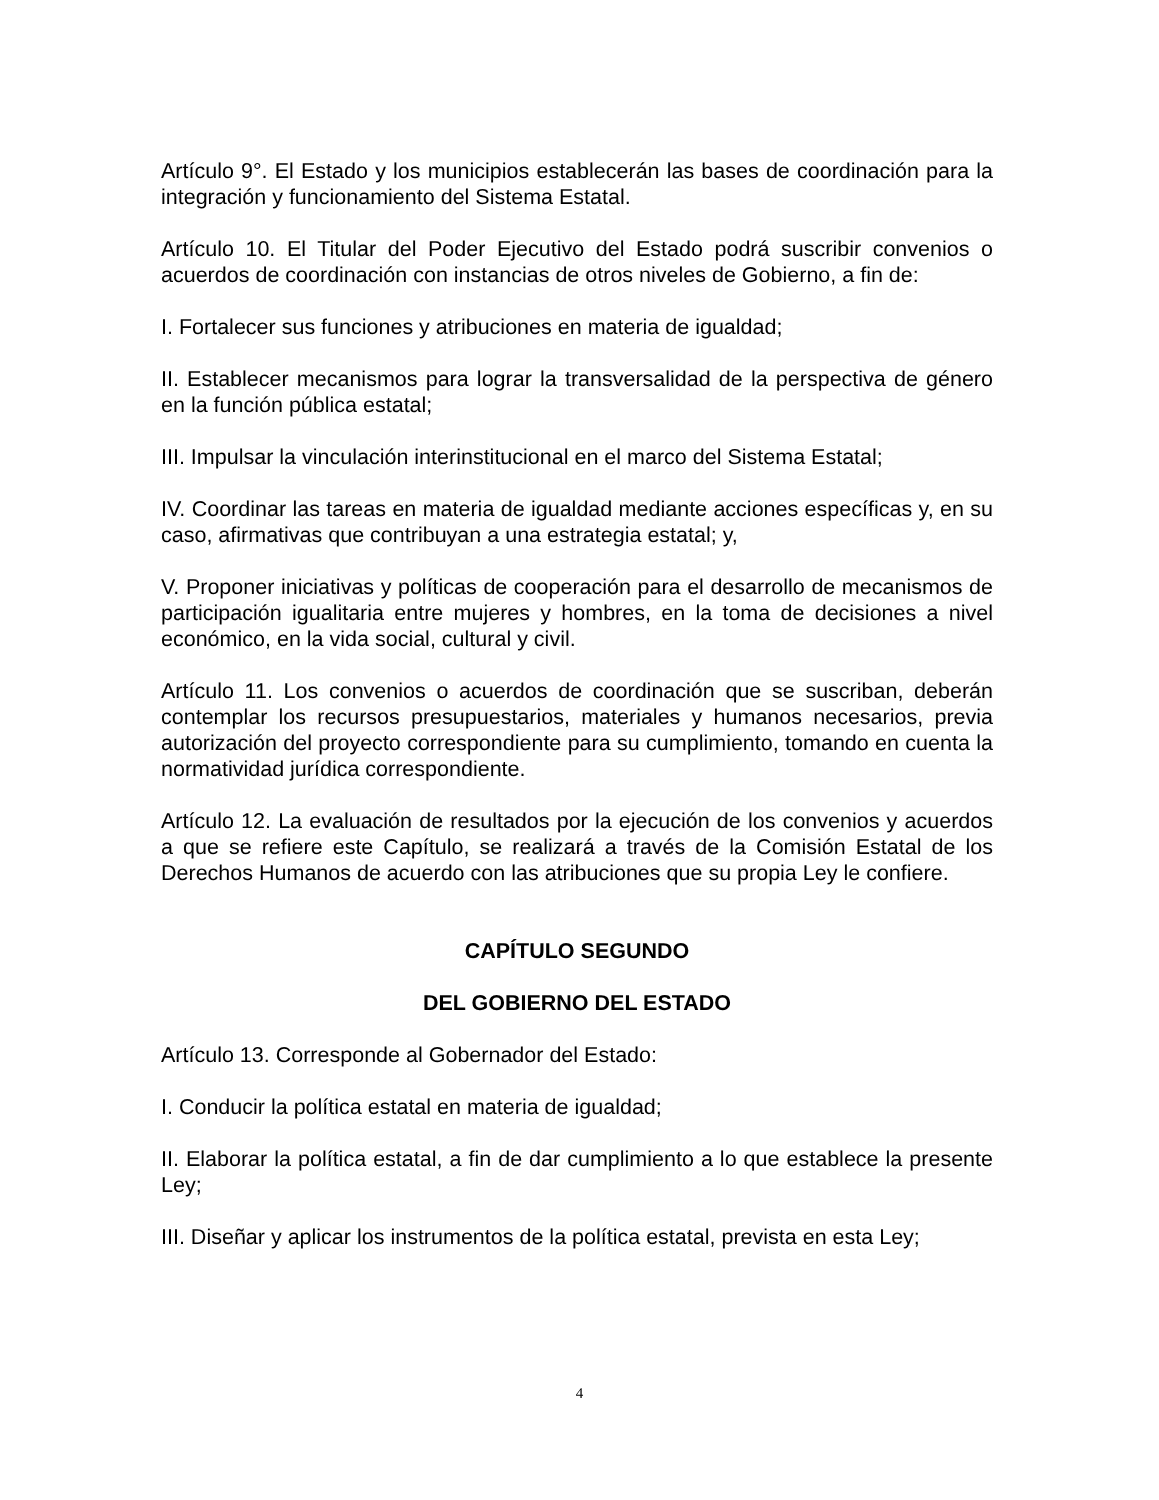Artículo 9°. El Estado y los municipios establecerán las bases de coordinación para la integración y funcionamiento del Sistema Estatal.
Artículo 10. El Titular del Poder Ejecutivo del Estado podrá suscribir convenios o acuerdos de coordinación con instancias de otros niveles de Gobierno, a fin de:
I. Fortalecer sus funciones y atribuciones en materia de igualdad;
II. Establecer mecanismos para lograr la transversalidad de la perspectiva de género en la función pública estatal;
III. Impulsar la vinculación interinstitucional en el marco del Sistema Estatal;
IV. Coordinar las tareas en materia de igualdad mediante acciones específicas y, en su caso, afirmativas que contribuyan a una estrategia estatal; y,
V. Proponer iniciativas y políticas de cooperación para el desarrollo de mecanismos de participación igualitaria entre mujeres y hombres, en la toma de decisiones a nivel económico, en la vida social, cultural y civil.
Artículo 11. Los convenios o acuerdos de coordinación que se suscriban, deberán contemplar los recursos presupuestarios, materiales y humanos necesarios, previa autorización del proyecto correspondiente para su cumplimiento, tomando en cuenta la normatividad jurídica correspondiente.
Artículo 12. La evaluación de resultados por la ejecución de los convenios y acuerdos a que se refiere este Capítulo, se realizará a través de la Comisión Estatal de los Derechos Humanos de acuerdo con las atribuciones que su propia Ley le confiere.
CAPÍTULO SEGUNDO
DEL GOBIERNO DEL ESTADO
Artículo 13. Corresponde al Gobernador del Estado:
I. Conducir la política estatal en materia de igualdad;
II. Elaborar la política estatal, a fin de dar cumplimiento a lo que establece la presente Ley;
III. Diseñar y aplicar los instrumentos de la política estatal, prevista en esta Ley;
4